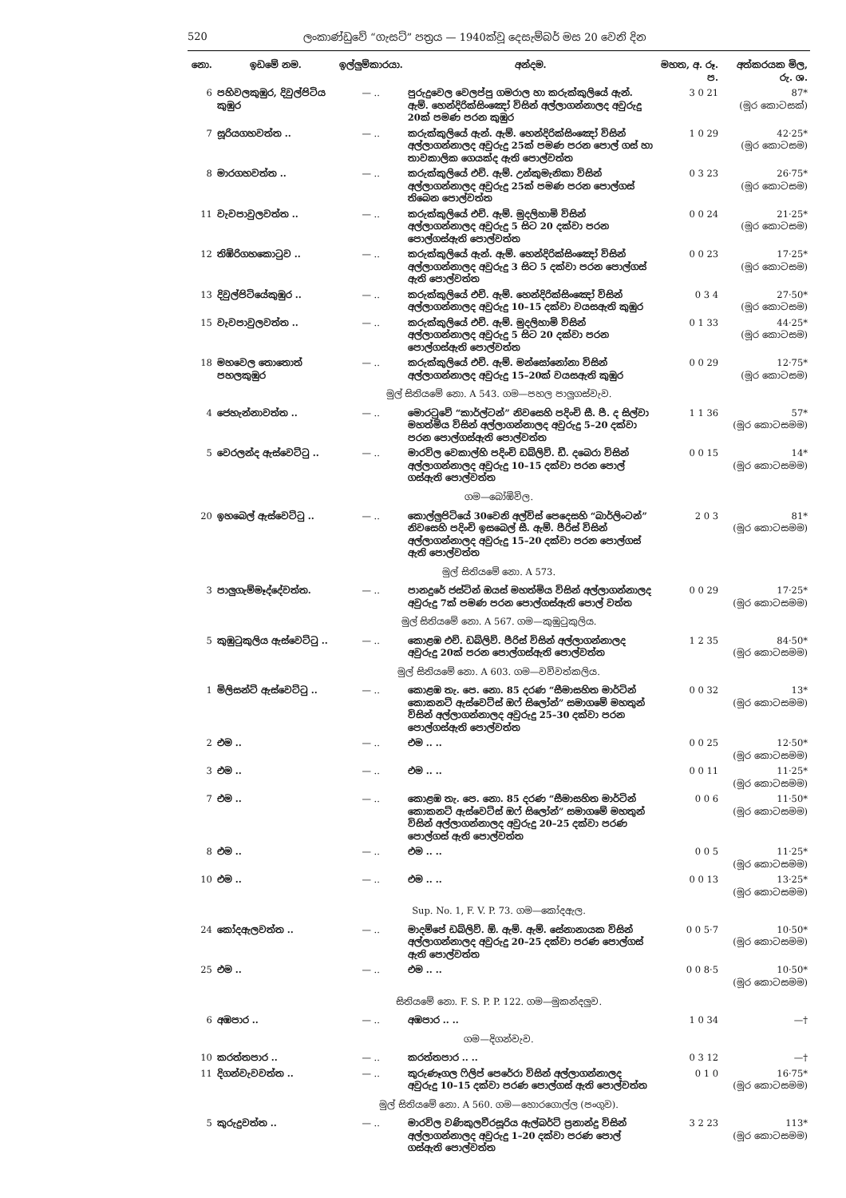520 ලංකාණ්ඩුවේ “ගැසට්” පත්‍රය — 1940ක්වූ දෙසැම්බර් මස 20 වෙනි දින
| නො. | ඉඩමේ නම. | ඉල්ලුම්කාරයා. | අන්දම. | මහත, අ. රූ. ප. | අත්කරයක මිල, රු. ශ. |
| --- | --- | --- | --- | --- | --- |
| 6 | පහිවලකුඹුර, දිවුල්පිටිය කුඹුර | — .. | පුරුදුවෙල වෙලප්පු ගමරාල හා කරුක්කුලියේ ඇන්. ඇම්. හෙන්දිරික්සිංඤෝ විසින් අල්ලාගන්නාලද අවුරුදු 20ක් පමණ පරන කුඹුර | 3 0 21 | 87* (මූර කොටසක්) |
| 7 | සූරියගහවත්ත .. | — .. | කරුක්කුලියේ ඇන්. ඇම්. හෙන්දිරික්සිංඤෝ විසින් අල්ලාගන්නාලද අවුරුදු 25ක් පමණ පරන පොල් ගස් හා තාවකාලික ගෙයක්ද ඇති පොල්වත්ත | 1 0 29 | 42·25* (මූර කොටසම) |
| 8 | මාරගහවත්ත .. | — .. | කරුක්කුලියේ එච්. ඇම්. උන්කුමැනිකා විසින් අල්ලාගන්නාලද අවුරුදු 25ක් පමණ පරන පොල්ගස් තිබෙන පොල්වත්ත | 0 3 23 | 26·75* (මූර කොටසම) |
| 11 | වැවපාවුලවත්ත .. | — .. | කරුක්කුලියේ එච්. ඇම්. මුදලිහාමි විසින් අල්ලාගන්නාලද අවුරුදු 5 සිට 20 දක්වා පරන පොල්ගස්ඇති පොල්වත්ත | 0 0 24 | 21·25* (මූර කොටසම) |
| 12 | තිඹිරිගහකොටුව .. | — .. | කරුක්කුලියේ ඇන්. ඇම්. හෙන්දිරික්සිංඤෝ විසින් අල්ලාගන්නාලද අවුරුදු 3 සිට 5 දක්වා පරන පොල්ගස් ඇති පොල්වත්ත | 0 0 23 | 17·25* (මූර කොටසම) |
| 13 | දිවුල්පිටියේකුඹුර .. | — .. | කරුක්කුලියේ එච්. ඇම්. හෙන්දිරික්සිංඤෝ විසින් අල්ලාගන්නාලද අවුරුදු 10–15 දක්වා වයසඇති කුඹුර | 0 3 4 | 27·50* (මූර කොටසම) |
| 15 | වැවපාවුලවත්ත .. | — .. | කරුක්කුලියේ එච්. ඇම්. මුදලිහාමි විසින් අල්ලාගන්නාලද අවුරුදු 5 සිට 20 දක්වා පරන පොල්ගස්ඇති පොල්වත්ත | 0 1 33 | 44·25* (මූර කොටසම) |
| 18 | මහවෙල තොතොත් පහලකුඹුර | — .. | කරුක්කුලියේ එච්. ඇම්. මන්සෝනෝනා විසින් අල්ලාගන්නාලද අවුරුදු 15–20ක් වයසඇති කුඹුර | 0 0 29 | 12·75* (මූර කොටසම) |
| මුල් සිතියමේ නො. A 543. ගම—පහල පාලුගස්වැව. | | | | | |
| 4 | ජෙහැන්නාවත්ත .. | — .. | මොරටුවේ “කාර්ල්ටන්” නිවසෙහි පදිංචි සී. පී. ද සිල්වා මහත්මිය විසින් අල්ලාගන්නාලද අවුරුදු 5–20 දක්වා පරන පොල්ගස්ඇති පොල්වත්ත | 1 1 36 | 57* (මූර කොටසමම) |
| 5 | වෙරලන්ද ඇස්වෙට්ටු .. | — .. | මාරවිල වෙකාල්හි පදිංචි ඩබ්ලිව්. ඩී. දබෙරා විසින් අල්ලාගන්නාලද අවුරුදු 10–15 දක්වා පරන පොල් ගස්ඇති පොල්වත්ත | 0 0 15 | 14* (මූර කොටසමම) |
| ගම—බෝඹිවිල. | | | | | |
| 20 | ඉහබෙල් ඇස්වෙට්ටු .. | — .. | කොල්ලුපිටියේ 30වෙනි අල්විස් පෙදෙසහි “බාර්ලිංටන්” නිවසෙහි පදිංචි ඉසබෙල් සී. ඇම්. පීරිස් විසින් අල්ලාගන්නාලද අවුරුදු 15–20 දක්වා පරන පොල්ගස් ඇති පොල්වත්ත | 2 0 3 | 81* (මූර කොටසමම) |
| මුල් සිතියමේ නො. A 573. | | | | | |
| 3 | පාලුගැම්මෑද්දේවත්ත. | — .. | පානදුරේ ජස්ටින් ඔයස් මහත්මිය විසින් අල්ලාගන්නාලද අවුරුදු 7ක් පමණ පරන පොල්ගස්ඇති පොල් වත්ත | 0 0 29 | 17·25* (මූර කොටසමම) |
| මුල් සිතියමේ නො. A 567. ගම—කුඹුටුකුලිය. | | | | | |
| 5 | කුඹුටුකුලිය ඇස්වෙට්ටු .. | — .. | කොළඹ එච්. ඩබ්ලිව්. පීරිස් විසින් අල්ලාගන්නාලද අවුරුදු 20ක් පරන පොල්ගස්ඇති පොල්වත්ත | 1 2 35 | 84·50* (මූර කොටසමම) |
| මුල් සිතියමේ නො. A 603. ගම—වව්වත්කලිය. | | | | | |
| 1 | මිලිසන්ට් ඇස්වෙට්ටු .. | — .. | කොළඹ තැ. පෙ. නො. 85 දරණ “සීමාසහිත මාර්ටින් කොකනට් ඇස්වෙට්ස් ඔෆ් සිලෝන්” සමාගමේ මහතුන් විසින් අල්ලාගන්නාලද අවුරුදු 25–30 දක්වා පරන පොල්ගස්ඇති පොල්වත්ත | 0 0 32 | 13* (මූර කොටසමම) |
| 2 | එම .. | — .. | එම .. .. | 0 0 25 | 12·50* (මූර කොටසමම) |
| 3 | එම .. | — .. | එම .. .. | 0 0 11 | 11·25* (මූර කොටසමම) |
| 7 | එම .. | — .. | කොළඹ තැ. පෙ. නො. 85 දරණ “සීමාසහිත මාර්ටින් කොකනට් ඇස්වෙට්ස් ඔෆ් සිලෝන්” සමාගමේ මහතුන් විසින් අල්ලාගන්නාලද අවුරුදු 20–25 දක්වා පරණ පොල්ගස් ඇති පොල්වත්ත | 0 0 6 | 11·50* (මූර කොටසමම) |
| 8 | එම .. | — .. | එම .. .. | 0 0 5 | 11·25* (මූර කොටසමම) |
| 10 | එම .. | — .. | එම .. .. | 0 0 13 | 13·25* (මූර කොටසමම) |
| Sup. No. 1, F. V. P. 73. ගම—කෝදඇල. | | | | | |
| 24 | කෝදඇලවත්ත .. | — .. | මාදම්පේ ඩබ්ලිව්. ඕ. ඇම්. ඇම්. සේනානායක විසින් අල්ලාගන්නාලද අවුරුදු 20–25 දක්වා පරණ පොල්ගස් ඇති පොල්වත්ත | 0 0 5·7 | 10·50* (මූර කොටසමම) |
| 25 | එම .. | — .. | එම .. .. | 0 0 8·5 | 10·50* (මූර කොටසමම) |
| සිතියමේ නො. F. S. P. P. 122. ගම—මුකන්දලුව. | | | | | |
| 6 | අඹපාර .. | — .. | අඹපාර .. .. | 1 0 34 | —† |
| ගම—දිගන්වැව. | | | | | |
| 10 | කරත්තපාර .. | — .. | කරත්තපාර .. .. | 0 3 12 | —† |
| 11 | දිගන්වැවවත්ත .. | — .. | කුරුණෑගල ෆිලිප් පෙරේරා විසින් අල්ලාගන්නාලද අවුරුදු 10–15 දක්වා පරණ පොල්ගස් ඇති පොල්වත්ත | 0 1 0 | 16·75* (මූර කොටසමම) |
| මුල් සිතියමේ නො. A 560. ගම—හොරගොල්ල (පංගුව). | | | | | |
| 5 | කුරුදුවත්ත .. | — .. | මාරවිල වණිකුලවීරසූරිය ඇල්බර්ට් ප්‍රනාන්දු විසින් අල්ලාගන්නාලද අවුරුදු 1–20 දක්වා පරණ පොල් ගස්ඇති පොල්වත්ත | 3 2 23 | 113* (මූර කොටසමම) |